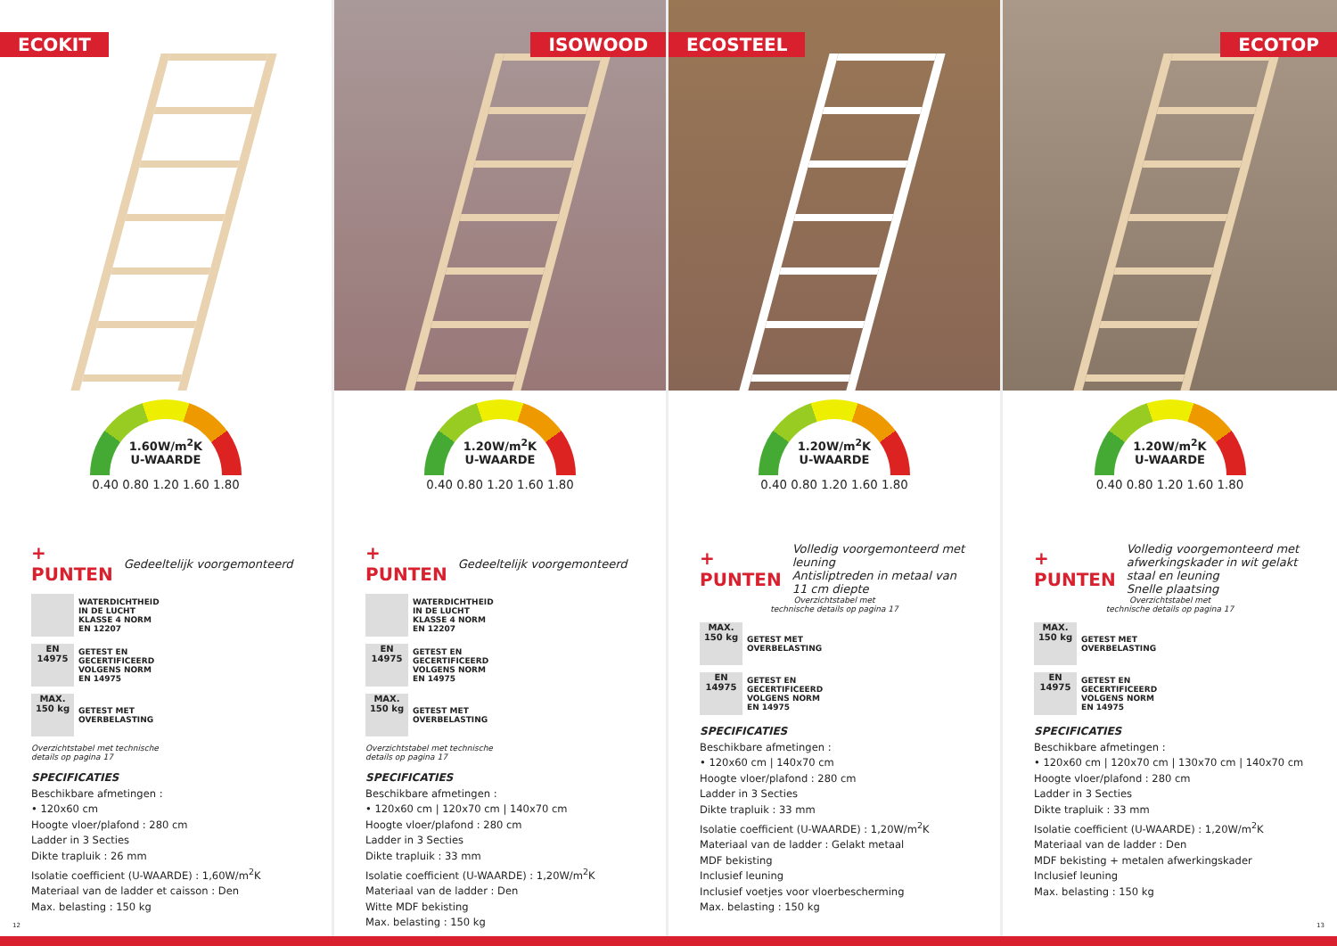ECOKIT
1.60W/m<sup>2</sup>K
U-WAARDE
0.40 0.80 1.20 1.60 1.80
+
PUNTEN Gedeeltelijk voorgemonteerd
WATERDICHTHEID IN DE LUCHT KLASSE 4 NORM EN 12207
EN 14975 GETEST EN GECERTIFICEERD VOLGENS NORM EN 14975
MAX. 150 kg GETEST MET OVERBELASTING
Overzichtstabel met technische details op pagina 17
SPECIFICATIES
Beschikbare afmetingen :
• 120x60 cm
Hoogte vloer/plafond : 280 cm
Ladder in 3 Secties
Dikte trapluik : 26 mm
Isolatie coefficient (U-WAARDE) : 1,60W/m<sup>2</sup>K
Materiaal van de ladder et caisson : Den
Max. belasting : 150 kg
12
ISOWOOD
1.20W/m<sup>2</sup>K
U-WAARDE
0.40 0.80 1.20 1.60 1.80
+
PUNTEN Gedeeltelijk voorgemonteerd
WATERDICHTHEID IN DE LUCHT KLASSE 4 NORM EN 12207
EN 14975 GETEST EN GECERTIFICEERD VOLGENS NORM EN 14975
MAX. 150 kg GETEST MET OVERBELASTING
Overzichtstabel met technische details op pagina 17
SPECIFICATIES
Beschikbare afmetingen :
• 120x60 cm | 120x70 cm | 140x70 cm
Hoogte vloer/plafond : 280 cm
Ladder in 3 Secties
Dikte trapluik : 33 mm
Isolatie coefficient (U-WAARDE) : 1,20W/m<sup>2</sup>K
Materiaal van de ladder : Den
Witte MDF bekisting
Max. belasting : 150 kg
ECOSTEEL
1.20W/m<sup>2</sup>K
U-WAARDE
0.40 0.80 1.20 1.60 1.80
+
PUNTEN Volledig voorgemonteerd met leuning
Antisliptreden in metaal van 11 cm diepte
Overzichtstabel met
technische details op pagina 17
MAX. 150 kg GETEST MET OVERBELASTING
EN 14975 GETEST EN GECERTIFICEERD VOLGENS NORM EN 14975
SPECIFICATIES
Beschikbare afmetingen :
• 120x60 cm | 140x70 cm
Hoogte vloer/plafond : 280 cm
Ladder in 3 Secties
Dikte trapluik : 33 mm
Isolatie coefficient (U-WAARDE) : 1,20W/m<sup>2</sup>K
Materiaal van de ladder : Gelakt metaal
MDF bekisting
Inclusief leuning
Inclusief voetjes voor vloerbescherming
Max. belasting : 150 kg
ECOTOP
1.20W/m<sup>2</sup>K
U-WAARDE
0.40 0.80 1.20 1.60 1.80
+
PUNTEN Volledig voorgemonteerd met afwerkingskader in wit gelakt staal en leuning
Snelle plaatsing
Overzichtstabel met
technische details op pagina 17
MAX. 150 kg GETEST MET OVERBELASTING
EN 14975 GETEST EN GECERTIFICEERD VOLGENS NORM EN 14975
SPECIFICATIES
Beschikbare afmetingen :
• 120x60 cm | 120x70 cm | 130x70 cm | 140x70 cm
Hoogte vloer/plafond : 280 cm
Ladder in 3 Secties
Dikte trapluik : 33 mm
Isolatie coefficient (U-WAARDE) : 1,20W/m<sup>2</sup>K
Materiaal van de ladder : Den
MDF bekisting + metalen afwerkingskader
Inclusief leuning
Max. belasting : 150 kg
13